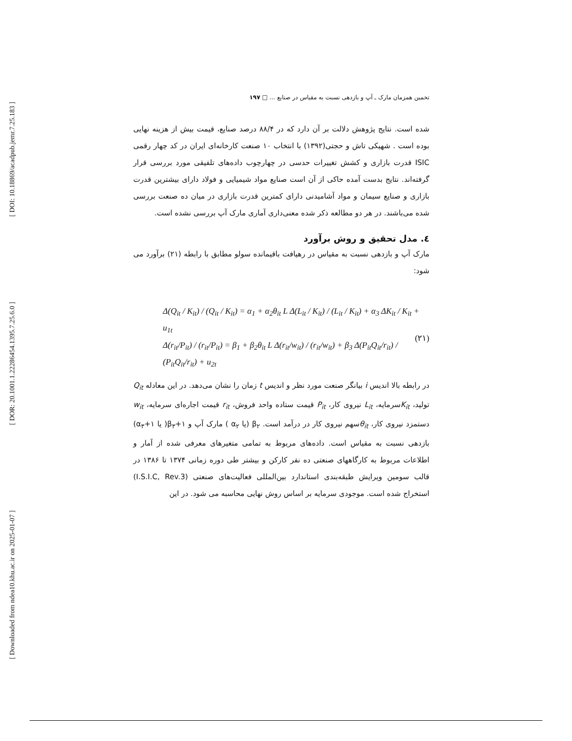[ DOI: 10.18869/acadpub.jemr.7.25.183 ]
[ DOR: 20.1001.1.22286454.1395.7.25.6.0 ]
[ Downloaded from ndea10.khu.ac.ir on 2025-01-07 ]
تخمین همزمان مارک ـ آپ و بازدهی نسبت به مقیاس در صنایع ... □ ۱۹۷
شده است. نتایج پژوهش دلالت بر آن دارد که در ۸۸/۴ درصد صنایع، قیمت بیش از هزینه نهایی بوده است . شهیکی تاش و حجتی(۱۳۹۲) با انتخاب ۱۰ صنعت کارخانه‌ای ایران در کد چهار رقمی ISIC قدرت بازاری و کشش تغییرات حدسی در چهارچوب داده‌های تلفیقی مورد بررسی قرار گرفته‌اند. نتایج بدست آمده حاکی از آن است صنایع مواد شیمیایی و فولاد دارای بیشترین قدرت بازاری و صنایع سیمان و مواد آشامیدنی دارای کمترین قدرت بازاری در میان ده صنعت بررسی شده می‌باشند. در هر دو مطالعه ذکر شده معنی‌داری آماری مارک آپ بررسی نشده است.
٤. مدل تحقیق و روش برآورد
مارک آپ و بازدهی نسبت به مقیاس در رهیافت باقیمانده سولو مطابق با رابطه (۲۱) برآورد می شود:
Δ(Q<sub>it</sub> / K<sub>it</sub>) / (Q<sub>it</sub> / K<sub>it</sub>) = α<sub>1</sub> + α<sub>2</sub>θ<sub>it</sub> L Δ(L<sub>it</sub> / K<sub>it</sub>) / (L<sub>it</sub> / K<sub>it</sub>) + α<sub>3</sub> ΔK<sub>it</sub> / K<sub>it</sub> + u<sub>1t</sub>
Δ(r<sub>it</sub>/P<sub>it</sub>) / (r<sub>it</sub>/P<sub>it</sub>) = β<sub>1</sub> + β<sub>2</sub>θ<sub>it</sub> L Δ(r<sub>it</sub>/w<sub>it</sub>) / (r<sub>it</sub>/w<sub>it</sub>) + β<sub>3</sub> Δ(P<sub>it</sub>Q<sub>it</sub>/r<sub>it</sub>) / (P<sub>it</sub>Q<sub>it</sub>/r<sub>it</sub>) + u<sub>2t</sub>
(۲۱)
در رابطه بالا اندیس i بیانگر صنعت مورد نظر و اندیس t زمان را نشان می‌دهد. در این معادله Q<sub>it</sub> تولید، K<sub>it</sub>سرمایه، L<sub>it</sub> نیروی کار، P<sub>it</sub> قیمت ستاده واحد فروش، r<sub>it</sub> قیمت اجاره‌ای سرمایه، w<sub>it</sub> دستمزد نیروی کار، θ<sub>it</sub>سهم نیروی کار در درآمد است. β<sub>۲</sub> (یا α<sub>۲</sub> ) مارک آپ و β<sub>۳</sub>+۱( یا α<sub>۳</sub>+۱) بازدهی نسبت به مقیاس است. داده‌های مربوط به تمامی متغیرهای معرفی شده از آمار و اطلاعات مربوط به کارگاههای صنعتی ده نفر کارکن و بیشتر طی دوره زمانی ۱۳۷۴ تا ۱۳۸۶ در قالب سومین ویرایش طبقه‌بندی استاندارد بین‌المللی فعالیت‌های صنعتی (I.S.I.C, Rev.3) استخراج شده است. موجودی سرمایه بر اساس روش نهایی محاسبه می شود. در این